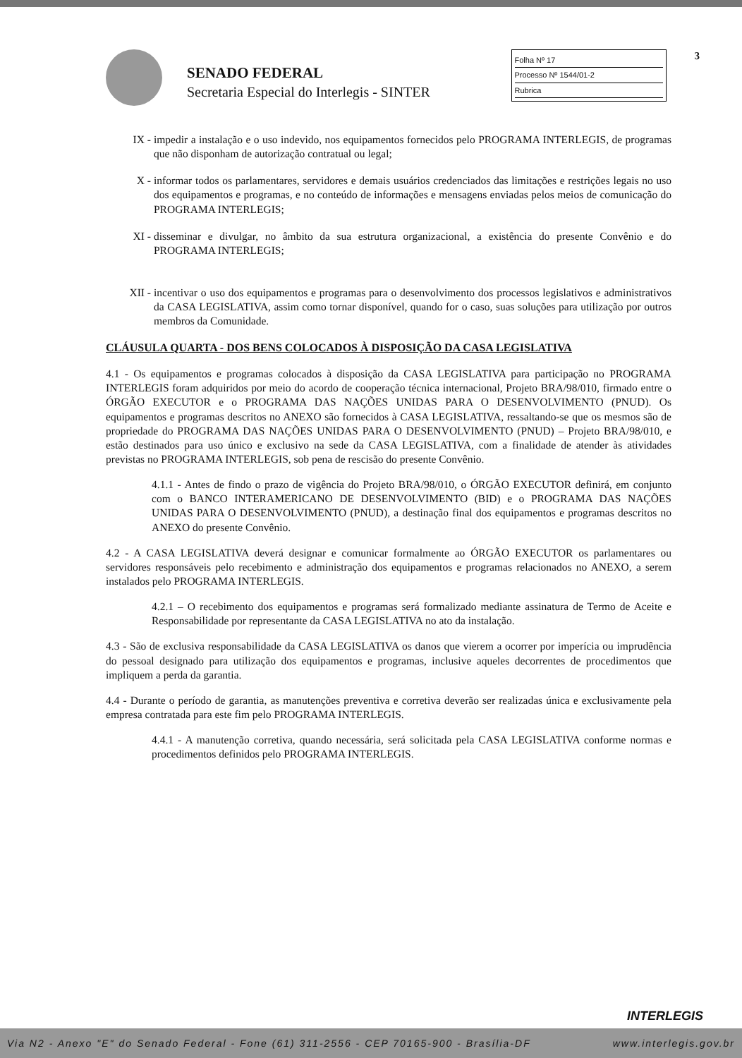SENADO FEDERAL
Secretaria Especial do Interlegis - SINTER
Folha Nº 17
Processo Nº 1544/01-2
Rubrica
3
IX - impedir a instalação e o uso indevido, nos equipamentos fornecidos pelo PROGRAMA INTERLEGIS, de programas que não disponham de autorização contratual ou legal;
X - informar todos os parlamentares, servidores e demais usuários credenciados das limitações e restrições legais no uso dos equipamentos e programas, e no conteúdo de informações e mensagens enviadas pelos meios de comunicação do PROGRAMA INTERLEGIS;
XI - disseminar e divulgar, no âmbito da sua estrutura organizacional, a existência do presente Convênio e do PROGRAMA INTERLEGIS;
XII - incentivar o uso dos equipamentos e programas para o desenvolvimento dos processos legislativos e administrativos da CASA LEGISLATIVA, assim como tornar disponível, quando for o caso, suas soluções para utilização por outros membros da Comunidade.
CLÁUSULA QUARTA - DOS BENS COLOCADOS À DISPOSIÇÃO DA CASA LEGISLATIVA
4.1 - Os equipamentos e programas colocados à disposição da CASA LEGISLATIVA para participação no PROGRAMA INTERLEGIS foram adquiridos por meio do acordo de cooperação técnica internacional, Projeto BRA/98/010, firmado entre o ÓRGÃO EXECUTOR e o PROGRAMA DAS NAÇÕES UNIDAS PARA O DESENVOLVIMENTO (PNUD). Os equipamentos e programas descritos no ANEXO são fornecidos à CASA LEGISLATIVA, ressaltando-se que os mesmos são de propriedade do PROGRAMA DAS NAÇÕES UNIDAS PARA O DESENVOLVIMENTO (PNUD) – Projeto BRA/98/010, e estão destinados para uso único e exclusivo na sede da CASA LEGISLATIVA, com a finalidade de atender às atividades previstas no PROGRAMA INTERLEGIS, sob pena de rescisão do presente Convênio.
4.1.1 - Antes de findo o prazo de vigência do Projeto BRA/98/010, o ÓRGÃO EXECUTOR definirá, em conjunto com o BANCO INTERAMERICANO DE DESENVOLVIMENTO (BID) e o PROGRAMA DAS NAÇÕES UNIDAS PARA O DESENVOLVIMENTO (PNUD), a destinação final dos equipamentos e programas descritos no ANEXO do presente Convênio.
4.2 - A CASA LEGISLATIVA deverá designar e comunicar formalmente ao ÓRGÃO EXECUTOR os parlamentares ou servidores responsáveis pelo recebimento e administração dos equipamentos e programas relacionados no ANEXO, a serem instalados pelo PROGRAMA INTERLEGIS.
4.2.1 – O recebimento dos equipamentos e programas será formalizado mediante assinatura de Termo de Aceite e Responsabilidade por representante da CASA LEGISLATIVA no ato da instalação.
4.3 - São de exclusiva responsabilidade da CASA LEGISLATIVA os danos que vierem a ocorrer por imperícia ou imprudência do pessoal designado para utilização dos equipamentos e programas, inclusive aqueles decorrentes de procedimentos que impliquem a perda da garantia.
4.4 - Durante o período de garantia, as manutenções preventiva e corretiva deverão ser realizadas única e exclusivamente pela empresa contratada para este fim pelo PROGRAMA INTERLEGIS.
4.4.1 - A manutenção corretiva, quando necessária, será solicitada pela CASA LEGISLATIVA conforme normas e procedimentos definidos pelo PROGRAMA INTERLEGIS.
INTERLEGIS
Via N2 - Anexo "E" do Senado Federal - Fone (61) 311-2556 - CEP 70165-900 - Brasília-DF www.interlegis.gov.br